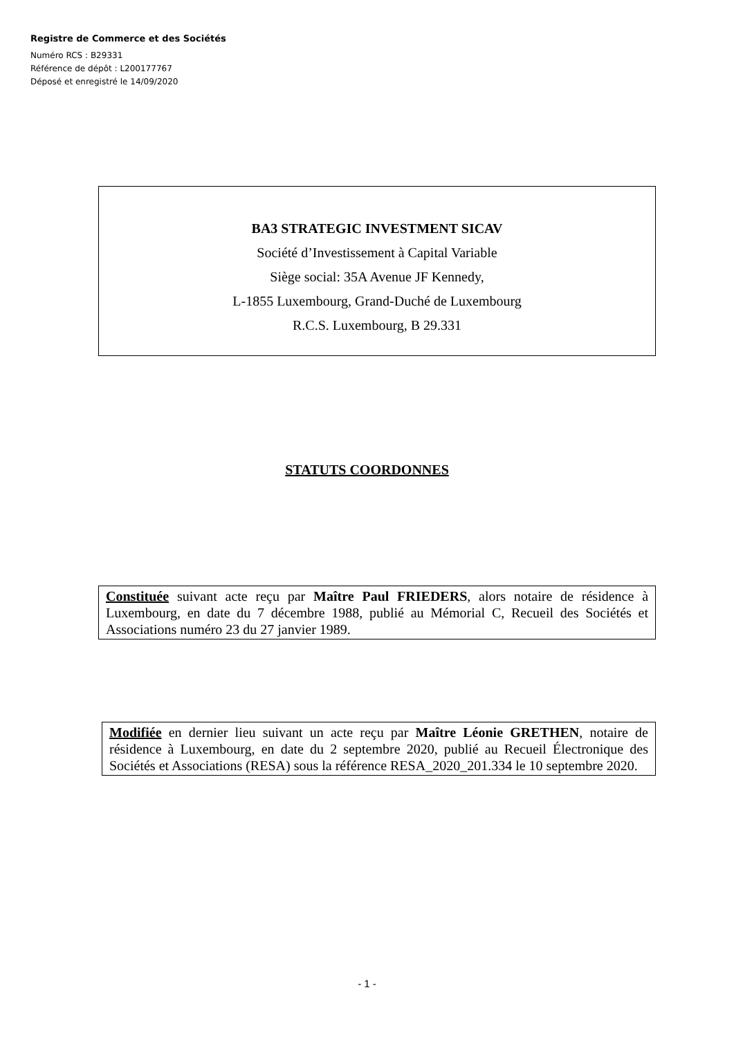Registre de Commerce et des Sociétés
Numéro RCS : B29331
Référence de dépôt : L200177767
Déposé et enregistré le 14/09/2020
BA3 STRATEGIC INVESTMENT SICAV
Société d’Investissement à Capital Variable
Siège social: 35A Avenue JF Kennedy,
L-1855 Luxembourg, Grand-Duché de Luxembourg
R.C.S. Luxembourg, B 29.331
STATUTS COORDONNES
Constituée suivant acte reçu par Maître Paul FRIEDERS, alors notaire de résidence à Luxembourg, en date du 7 décembre 1988, publié au Mémorial C, Recueil des Sociétés et Associations numéro 23 du 27 janvier 1989.
Modifiée en dernier lieu suivant un acte reçu par Maître Léonie GRETHEN, notaire de résidence à Luxembourg, en date du 2 septembre 2020, publié au Recueil Électronique des Sociétés et Associations (RESA) sous la référence RESA_2020_201.334 le 10 septembre 2020.
- 1 -